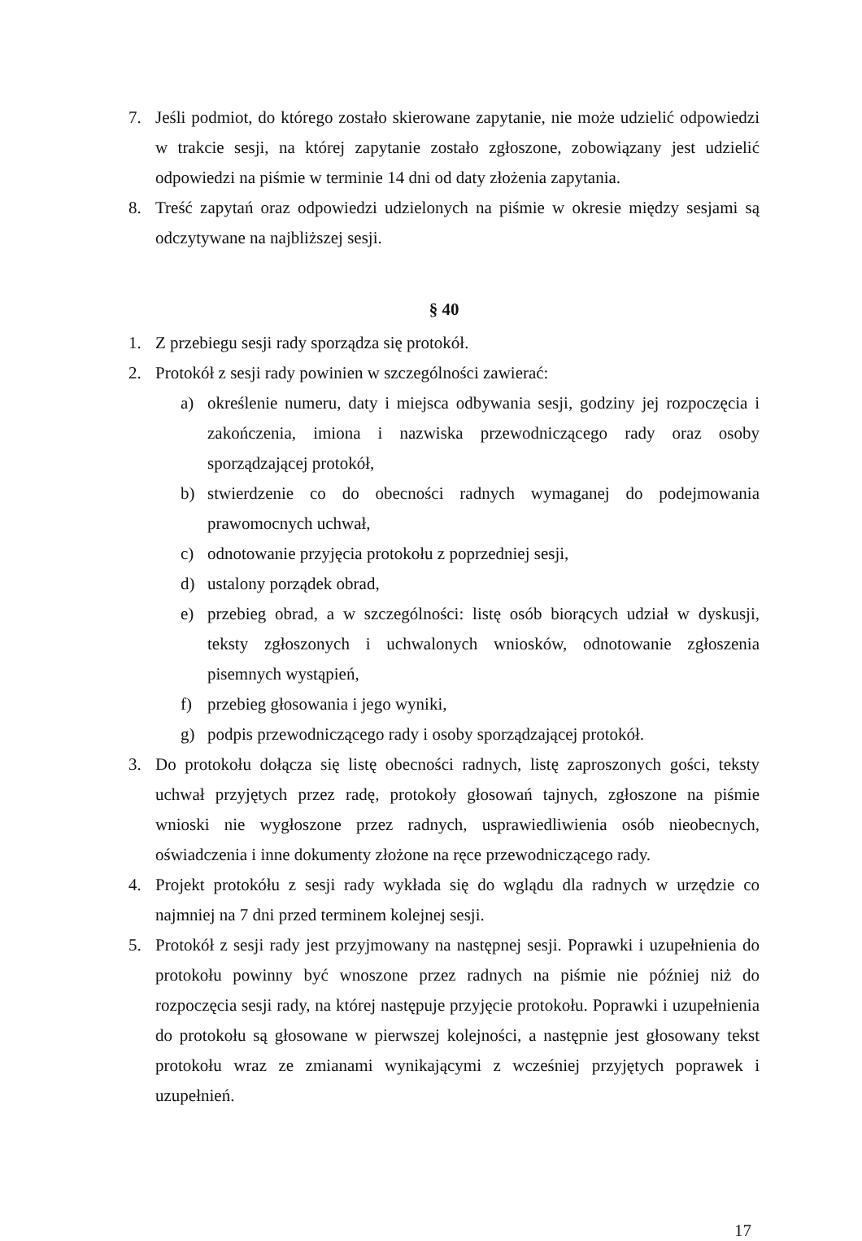7. Jeśli podmiot, do którego zostało skierowane zapytanie, nie może udzielić odpowiedzi w trakcie sesji, na której zapytanie zostało zgłoszone, zobowiązany jest udzielić odpowiedzi na piśmie w terminie 14 dni od daty złożenia zapytania.
8. Treść zapytań oraz odpowiedzi udzielonych na piśmie w okresie między sesjami są odczytywane na najbliższej sesji.
§ 40
1. Z przebiegu sesji rady sporządza się protokół.
2. Protokół z sesji rady powinien w szczególności zawierać:
a) określenie numeru, daty i miejsca odbywania sesji, godziny jej rozpoczęcia i zakończenia, imiona i nazwiska przewodniczącego rady oraz osoby sporządzającej protokół,
b) stwierdzenie co do obecności radnych wymaganej do podejmowania prawomocnych uchwał,
c) odnotowanie przyjęcia protokołu z poprzedniej sesji,
d) ustalony porządek obrad,
e) przebieg obrad, a w szczególności: listę osób biorących udział w dyskusji, teksty zgłoszonych i uchwalonych wniosków, odnotowanie zgłoszenia pisemnych wystąpień,
f) przebieg głosowania i jego wyniki,
g) podpis przewodniczącego rady i osoby sporządzającej protokół.
3. Do protokołu dołącza się listę obecności radnych, listę zaproszonych gości, teksty uchwał przyjętych przez radę, protokoły głosowań tajnych, zgłoszone na piśmie wnioski nie wygłoszone przez radnych, usprawiedliwienia osób nieobecnych, oświadczenia i inne dokumenty złożone na ręce przewodniczącego rady.
4. Projekt protokółu z sesji rady wykłada się do wglądu dla radnych w urzędzie co najmniej na 7 dni przed terminem kolejnej sesji.
5. Protokół z sesji rady jest przyjmowany na następnej sesji. Poprawki i uzupełnienia do protokołu powinny być wnoszone przez radnych na piśmie nie później niż do rozpoczęcia sesji rady, na której następuje przyjęcie protokołu. Poprawki i uzupełnienia do protokołu są głosowane w pierwszej kolejności, a następnie jest głosowany tekst protokołu wraz ze zmianami wynikającymi z wcześniej przyjętych poprawek i uzupełnień.
17